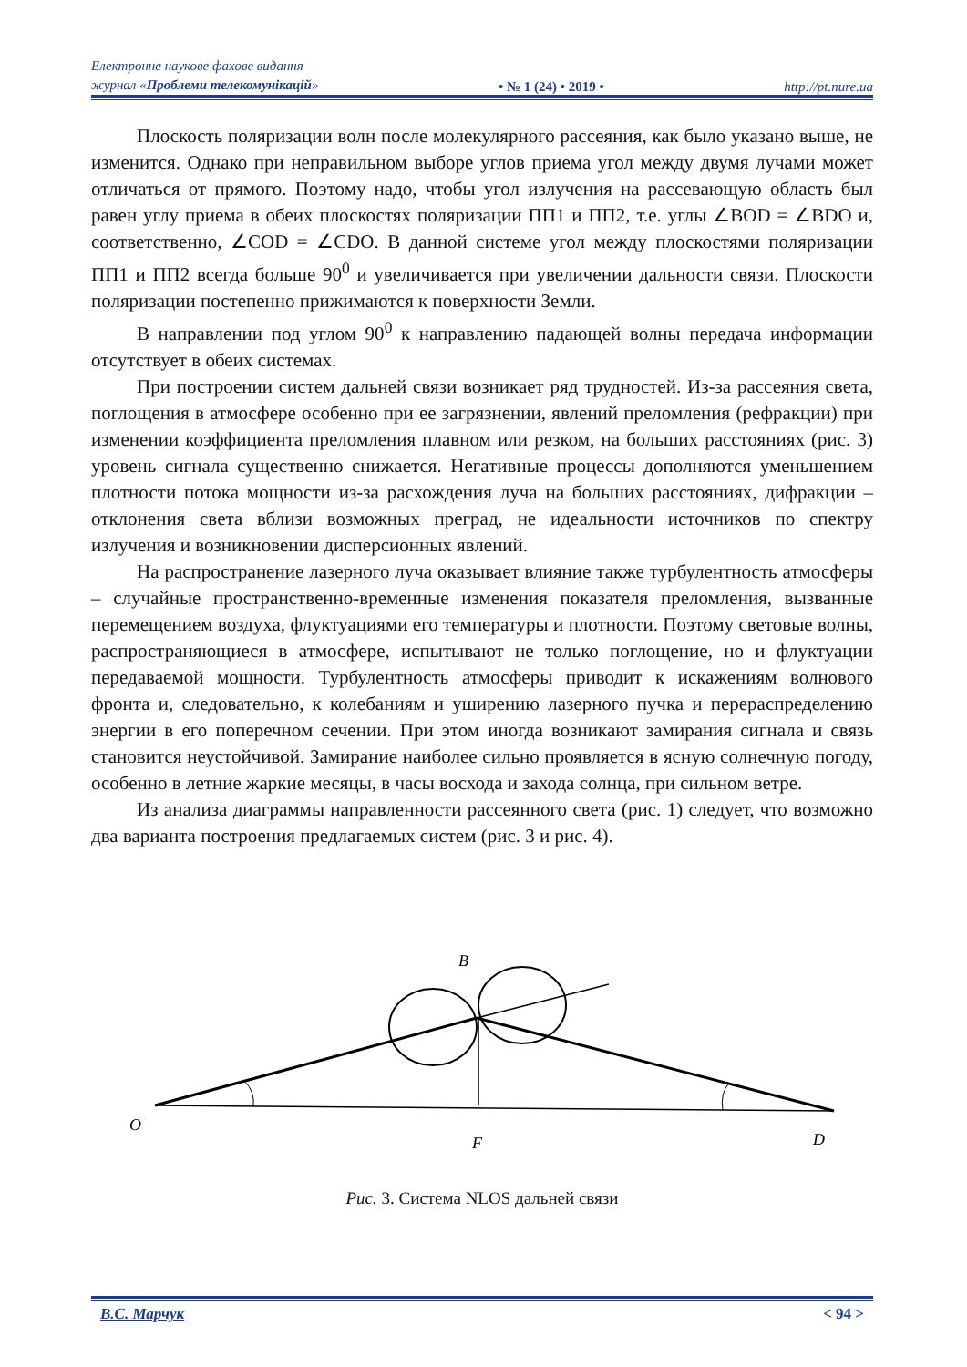Електронне наукове фахове видання –
журнал «Проблеми телекомунікацій»
• № 1 (24) • 2019 •
http://pt.nure.ua
Плоскость поляризации волн после молекулярного рассеяния, как было указано выше, не изменится. Однако при неправильном выборе углов приема угол между двумя лучами может отличаться от прямого. Поэтому надо, чтобы угол излучения на рассевающую область был равен углу приема в обеих плоскостях поляризации ПП1 и ПП2, т.е. углы ∠BOD = ∠BDO и, соответственно, ∠COD = ∠CDO. В данной системе угол между плоскостями поляризации ПП1 и ПП2 всегда больше 90<sup>0</sup> и увеличивается при увеличении дальности связи. Плоскости поляризации постепенно прижимаются к поверхности Земли.
В направлении под углом 90<sup>0</sup> к направлению падающей волны передача информации отсутствует в обеих системах.
При построении систем дальней связи возникает ряд трудностей. Из-за рассеяния света, поглощения в атмосфере особенно при ее загрязнении, явлений преломления (рефракции) при изменении коэффициента преломления плавном или резком, на больших расстояниях (рис. 3) уровень сигнала существенно снижается. Негативные процессы дополняются уменьшением плотности потока мощности из-за расхождения луча на больших расстояниях, дифракции – отклонения света вблизи возможных преград, не идеальности источников по спектру излучения и возникновении дисперсионных явлений.
На распространение лазерного луча оказывает влияние также турбулентность атмосферы – случайные пространственно-временные изменения показателя преломления, вызванные перемещением воздуха, флуктуациями его температуры и плотности. Поэтому световые волны, распространяющиеся в атмосфере, испытывают не только поглощение, но и флуктуации передаваемой мощности. Турбулентность атмосферы приводит к искажениям волнового фронта и, следовательно, к колебаниям и уширению лазерного пучка и перераспределению энергии в его поперечном сечении. При этом иногда возникают замирания сигнала и связь становится неустойчивой. Замирание наиболее сильно проявляется в ясную солнечную погоду, особенно в летние жаркие месяцы, в часы восхода и захода солнца, при сильном ветре.
Из анализа диаграммы направленности рассеянного света (рис. 1) следует, что возможно два варианта построения предлагаемых систем (рис. 3 и рис. 4).
B
O
F
D
Рис. 3. Система NLOS дальней связи
В.С. Марчук < 94 >